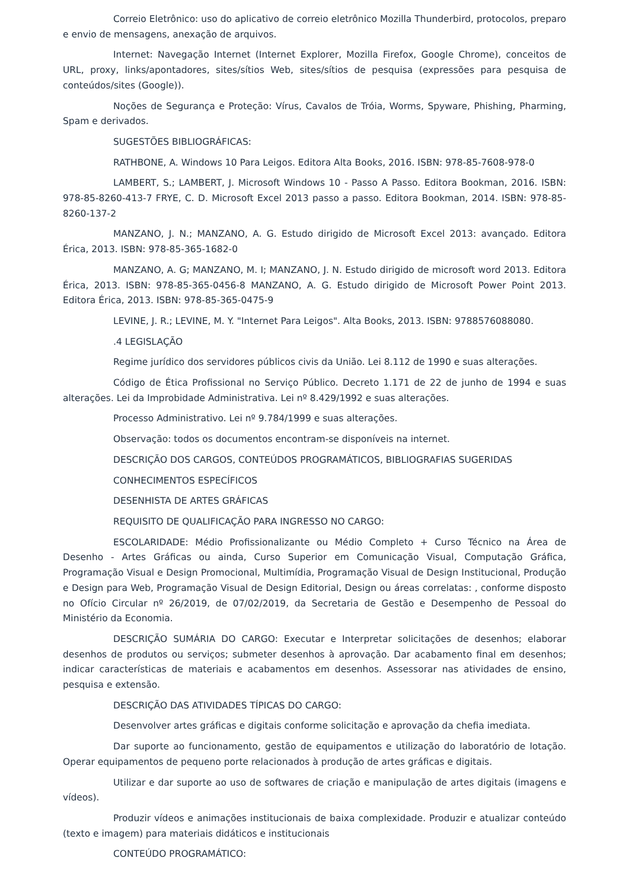Correio Eletrônico: uso do aplicativo de correio eletrônico Mozilla Thunderbird, protocolos, preparo e envio de mensagens, anexação de arquivos.
Internet: Navegação Internet (Internet Explorer, Mozilla Firefox, Google Chrome), conceitos de URL, proxy, links/apontadores, sites/sítios Web, sites/sítios de pesquisa (expressões para pesquisa de conteúdos/sites (Google)).
Noções de Segurança e Proteção: Vírus, Cavalos de Tróia, Worms, Spyware, Phishing, Pharming, Spam e derivados.
SUGESTÕES BIBLIOGRÁFICAS:
RATHBONE, A. Windows 10 Para Leigos. Editora Alta Books, 2016. ISBN: 978-85-7608-978-0
LAMBERT, S.; LAMBERT, J. Microsoft Windows 10 - Passo A Passo. Editora Bookman, 2016. ISBN: 978-85-8260-413-7 FRYE, C. D. Microsoft Excel 2013 passo a passo. Editora Bookman, 2014. ISBN: 978-85-8260-137-2
MANZANO, J. N.; MANZANO, A. G. Estudo dirigido de Microsoft Excel 2013: avançado. Editora Érica, 2013. ISBN: 978-85-365-1682-0
MANZANO, A. G; MANZANO, M. I; MANZANO, J. N. Estudo dirigido de microsoft word 2013. Editora Érica, 2013. ISBN: 978-85-365-0456-8 MANZANO, A. G. Estudo dirigido de Microsoft Power Point 2013. Editora Érica, 2013. ISBN: 978-85-365-0475-9
LEVINE, J. R.; LEVINE, M. Y. "Internet Para Leigos". Alta Books, 2013. ISBN: 9788576088080.
.4 LEGISLAÇÃO
Regime jurídico dos servidores públicos civis da União. Lei 8.112 de 1990 e suas alterações.
Código de Ética Profissional no Serviço Público. Decreto 1.171 de 22 de junho de 1994 e suas alterações. Lei da Improbidade Administrativa. Lei nº 8.429/1992 e suas alterações.
Processo Administrativo. Lei nº 9.784/1999 e suas alterações.
Observação: todos os documentos encontram-se disponíveis na internet.
DESCRIÇÃO DOS CARGOS, CONTEÚDOS PROGRAMÁTICOS, BIBLIOGRAFIAS SUGERIDAS
CONHECIMENTOS ESPECÍFICOS
DESENHISTA DE ARTES GRÁFICAS
REQUISITO DE QUALIFICAÇÃO PARA INGRESSO NO CARGO:
ESCOLARIDADE: Médio Profissionalizante ou Médio Completo + Curso Técnico na Área de Desenho - Artes Gráficas ou ainda, Curso Superior em Comunicação Visual, Computação Gráfica, Programação Visual e Design Promocional, Multimídia, Programação Visual de Design Institucional, Produção e Design para Web, Programação Visual de Design Editorial, Design ou áreas correlatas: , conforme disposto no Ofício Circular nº 26/2019, de 07/02/2019, da Secretaria de Gestão e Desempenho de Pessoal do Ministério da Economia.
DESCRIÇÃO SUMÁRIA DO CARGO: Executar e Interpretar solicitações de desenhos; elaborar desenhos de produtos ou serviços; submeter desenhos à aprovação. Dar acabamento final em desenhos; indicar características de materiais e acabamentos em desenhos. Assessorar nas atividades de ensino, pesquisa e extensão.
DESCRIÇÃO DAS ATIVIDADES TÍPICAS DO CARGO:
Desenvolver artes gráficas e digitais conforme solicitação e aprovação da chefia imediata.
Dar suporte ao funcionamento, gestão de equipamentos e utilização do laboratório de lotação. Operar equipamentos de pequeno porte relacionados à produção de artes gráficas e digitais.
Utilizar e dar suporte ao uso de softwares de criação e manipulação de artes digitais (imagens e vídeos).
Produzir vídeos e animações institucionais de baixa complexidade. Produzir e atualizar conteúdo (texto e imagem) para materiais didáticos e institucionais
CONTEÚDO PROGRAMÁTICO: